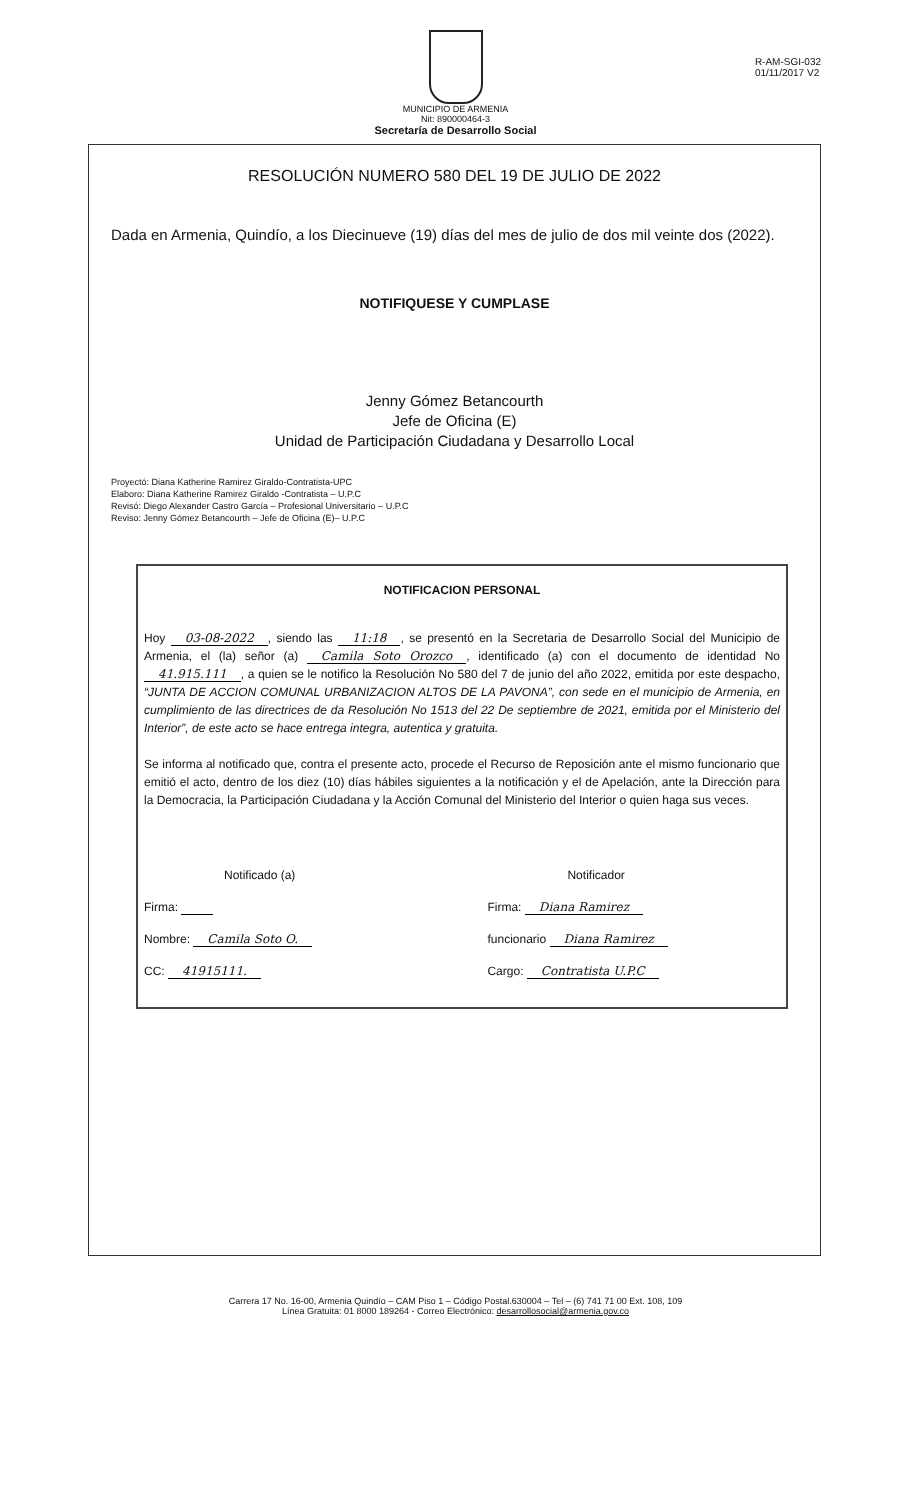MUNICIPIO DE ARMENIA
Nit: 890000464-3
Secretaría de Desarrollo Social
R-AM-SGI-032
01/11/2017 V2
RESOLUCIÓN NUMERO 580 DEL 19 DE JULIO DE 2022
Dada en Armenia, Quindío, a los Diecinueve (19) días del mes de julio de dos mil veinte dos (2022).
NOTIFIQUESE Y CUMPLASE
Jenny Gómez Betancourth
Jefe de Oficina (E)
Unidad de Participación Ciudadana y Desarrollo Local
Proyectó: Diana Katherine Ramirez Giraldo-Contratista-UPC
Elaboro: Diana Katherine Ramirez Giraldo -Contratista – U.P.C
Revisó: Diego Alexander Castro García – Profesional Universitario – U.P.C
Reviso: Jenny Gómez Betancourth – Jefe de Oficina (E)– U.P.C
NOTIFICACION PERSONAL
Hoy 03-08-2022, siendo las 11:18, se presentó en la Secretaria de Desarrollo Social del Municipio de Armenia, el (la) señor (a) Camila Soto Orozco, identificado (a) con el documento de identidad No 41.915.111, a quien se le notifico la Resolución No 580 del 7 de junio del año 2022, emitida por este despacho, “JUNTA DE ACCION COMUNAL URBANIZACION ALTOS DE LA PAVONA”, con sede en el municipio de Armenia, en cumplimiento de las directrices de da Resolución No 1513 del 22 De septiembre de 2021, emitida por el Ministerio del Interior”, de este acto se hace entrega integra, autentica y gratuita.
Se informa al notificado que, contra el presente acto, procede el Recurso de Reposición ante el mismo funcionario que emitió el acto, dentro de los diez (10) días hábiles siguientes a la notificación y el de Apelación, ante la Dirección para la Democracia, la Participación Ciudadana y la Acción Comunal del Ministerio del Interior o quien haga sus veces.
Notificado (a)
Firma:
Nombre: Camila Soto O.
CC: 41915111.
Notificador
Firma: Diana Ramirez
funcionario Diana Ramirez
Cargo: Contratista U.P.C
Carrera 17 No. 16-00, Armenia Quindío – CAM Piso 1 – Código Postal.630004 – Tel – (6) 741 71 00 Ext. 108, 109
Línea Gratuita: 01 8000 189264 - Correo Electrónico: desarrollosocial@armenia.gov.co